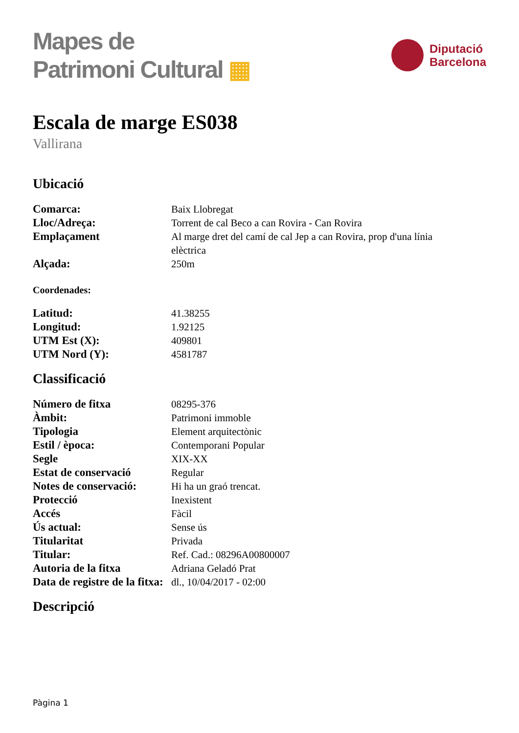Mapes de
Patrimoni Cultural ▦
Diputació
Barcelona
Escala de marge ES038
Vallirana
Ubicació
| Comarca: | Baix Llobregat |
| Lloc/Adreça: | Torrent de cal Beco a can Rovira - Can Rovira |
| Emplaçament | Al marge dret del camí de cal Jep a can Rovira, prop d'una línia elèctrica |
| Alçada: | 250m |
Coordenades:
| Latitud: | 41.38255 |
| Longitud: | 1.92125 |
| UTM Est (X): | 409801 |
| UTM Nord (Y): | 4581787 |
Classificació
| Número de fitxa | 08295-376 |
| Àmbit: | Patrimoni immoble |
| Tipologia | Element arquitectònic |
| Estil / època: | Contemporani Popular |
| Segle | XIX-XX |
| Estat de conservació | Regular |
| Notes de conservació: | Hi ha un graó trencat. |
| Protecció | Inexistent |
| Accés | Fàcil |
| Ús actual: | Sense ús |
| Titularitat | Privada |
| Titular: | Ref. Cad.: 08296A00800007 |
| Autoria de la fitxa | Adriana Geladó Prat |
| Data de registre de la fitxa: | dl., 10/04/2017 - 02:00 |
Descripció
Pàgina 1